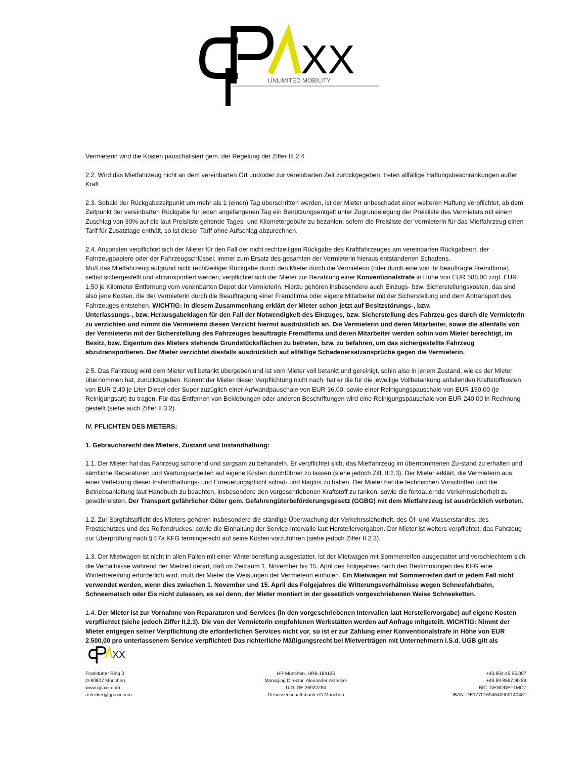XX
UNLIMITED MOBILITY
Vermieterin wird die Kosten pauschalisiert gem. der Regelung der Ziffer III.2.4
2.2. Wird das Mietfahrzeug nicht an dem vereinbarten Ort und/oder zur vereinbarten Zeit zurückgegeben, treten allfällige Haftungsbeschränkungen außer Kraft.
2.3. Sobald der Rückgabezeitpunkt um mehr als 1 (einen) Tag überschritten werden, ist der Mieter unbeschadet einer weiteren Haftung verpflichtet, ab dem Zeitpunkt der vereinbarten Rückgabe für jeden angefangenen Tag ein Benützungsentgelt unter Zugrundelegung der Preisliste des Vermieters mit einem Zuschlag von 30% auf die laut Preisliste geltende Tages- und Kilometergebühr zu bezahlen; sofern die Preisliste der Vermieterin für das Mietfahrzeug einen Tarif für Zusatztage enthält, so ist dieser Tarif ohne Aufschlag abzurechnen.
2.4. Ansonsten verpflichtet sich der Mieter für den Fall der nicht rechtzeitigen Rückgabe des Kraftfahrzeuges am vereinbarten Rückgabeort, der Fahrzeugpapiere oder der Fahrzeugschlüssel, immer zum Ersatz des gesamten der Vermieterin hieraus entstandenen Schadens.
Muß das Mietfahrzeug aufgrund nicht rechtzeitiger Rückgabe durch den Mieter durch die Vermieterin (oder durch eine von ihr beauftragte Fremdfirma) selbst sichergestellt und abtransportiert werden, verpflichtet sich der Mieter zur Bezahlung einer Konventionalstrafe in Höhe von EUR 588,00 zzgl. EUR 1,50 je Kilometer Entfernung vom vereinbarten Depot der Vermieterin. Hierzu gehören insbesondere auch Einzugs- bzw. Sicherstellungskosten, das sind also jene Kosten, die der Vermieterin durch die Beauftragung einer Fremdfirma oder eigene Mitarbeiter mit der Sicherstellung und dem Abtransport des Fahrzeuges entstehen. WICHTIG: In diesem Zusammenhang erklärt der Mieter schon jetzt auf Besitzstörungs-, bzw.
Unterlassungs-, bzw. Herausgabeklagen für den Fall der Notwendigkeit des Einzuges, bzw. Sicherstellung des Fahrzeu-ges durch die Vermieterin zu verzichten und nimmt die Vermieterin diesen Verzicht hiermit ausdrücklich an. Die Vermieterin und deren Mitarbeiter, sowie die allenfalls von der Vermieterin mit der Sicherstellung des Fahrzeuges beauftragte Fremdfirma und deren Mitarbeiter werden sohin vom Mieter berechtigt, im Besitz, bzw. Eigentum des Mieters stehende Grundstücksflächen zu betreten, bzw. zu befahren, um das sichergestellte Fahrzeug abzutransportieren. Der Mieter verzichtet diesfalls ausdrücklich auf allfällige Schadenersatzansprüche gegen die Vermieterin.
2.5. Das Fahrzeug wird dem Mieter voll betankt übergeben und ist vom Mieter voll betankt und gereinigt, sohin also in jenem Zustand, wie es der Mieter übernommen hat, zurückzugeben. Kommt der Mieter dieser Verpflichtung nicht nach, hat er die für die jeweilige Vollbetankung anfallenden Kraftstoffkosten von EUR 2,40 je Liter Diesel oder Super zuzüglich einer Aufwandpauschale von EUR 36,00, sowie einer Reinigungspauschale von EUR 150,00 (je Reinigungsart) zu tragen. Für das Entfernen von Beklebungen oder anderen Beschriftungen wird eine Reinigungspauschale von EUR 240,00 in Rechnung gestellt (siehe auch Ziffer II.3.2).
IV. PFLICHTEN DES MIETERS:
1. Gebrauchsrecht des Mieters, Zustand und Instandhaltung:
1.1. Der Mieter hat das Fahrzeug schonend und sorgsam zu behandeln. Er verpflichtet sich, das Mietfahrzeug im übernommenen Zu-stand zu erhalten und sämtliche Reparaturen und Wartungsarbeiten auf eigene Kosten durchführen zu lassen (siehe jedoch Ziff. II.2.3). Der Mieter erklärt, die Vermieterin aus einer Verletzung dieser Instandhaltungs- und Erneuerungspflicht schad- und klaglos zu halten. Der Mieter hat die technischen Vorschriften und die Betriebsanleitung laut Handbuch zu beachten, insbesondere den vorgeschriebenen Kraftstoff zu tanken, sowie die fortdauernde Verkehrssicherheit zu gewährleisten. Der Transport gefährlicher Güter gem. Gefahrengüterbeförderungsgesetz (GGBG) mit dem Mietfahrzeug ist ausdrücklich verboten.
1.2. Zur Sorgfaltspflicht des Mieters gehören insbesondere die ständige Überwachung der Verkehrssicherheit, des Öl- und Wasserstandes, des Frostschutzes und des Reifendruckes, sowie die Einhaltung der Service-Intervalle laut Herstellervorgaben. Der Mieter ist weiters verpflichtet, das Fahrzeug zur Überprüfung nach § 57a KFG termingerecht auf seine Kosten vorzuführen (siehe jedoch Ziffer II.2.3).
1.3. Der Mietwagen ist nicht in allen Fällen mit einer Winterbereifung ausgestattet. Ist der Mietwagen mit Sommerreifen ausgestattet und verschlechtern sich die Verhältnisse während der Mietzeit derart, daß im Zeitraum 1. November bis 15. April des Folgejahres nach den Bestimmungen des KFG eine Winterbereifung erforderlich wird, muß der Mieter die Weisungen der Vermieterin einholen. Ein Mietwagen mit Sommerreifen darf in jedem Fall nicht verwendet werden, wenn dies zwischen 1. November und 15. April des Folgejahres die Witterungsverhältnisse wegen Schneefahrbahn, Schneematsch oder Eis nicht zulassen, es sei denn, der Mieter montiert in der gesetzlich vorgeschriebenen Weise Schneeketten.
1.4. Der Mieter ist zur Vornahme von Reparaturen und Services (in den vorgeschriebenen Intervallen laut Herstellervorgabe) auf eigene Kosten verpflichtet (siehe jedoch Ziffer II.2.3). Die von der Vermieterin empfohlenen Werkstätten werden auf Anfrage mitgeteilt. WICHTIG: Nimmt der Mieter entgegen seiner Verpflichtung die erforderlichen Services nicht vor, so ist er zur Zahlung einer Konventionalstrafe in Höhe von EUR 2.500,00 pro unterlassenem Service verpflichtet! Das richterliche Mäßigungsrecht bei Mietverträgen mit Unternehmern i.S.d. UGB gilt als
XX
Frankfurter Ring 3
D-80807 München
www.qpaxx.com
astecker@qpaxx.com
HR München. HRB 184126
Managing Director. Alexander Astecker
UID. DE 26922284
Genossenschaftsbank eG München
+43.664.45.55.007
+49.89.8567.90.89
BIC. GENODEF1MO7
IBAN. DE17701694640000140481